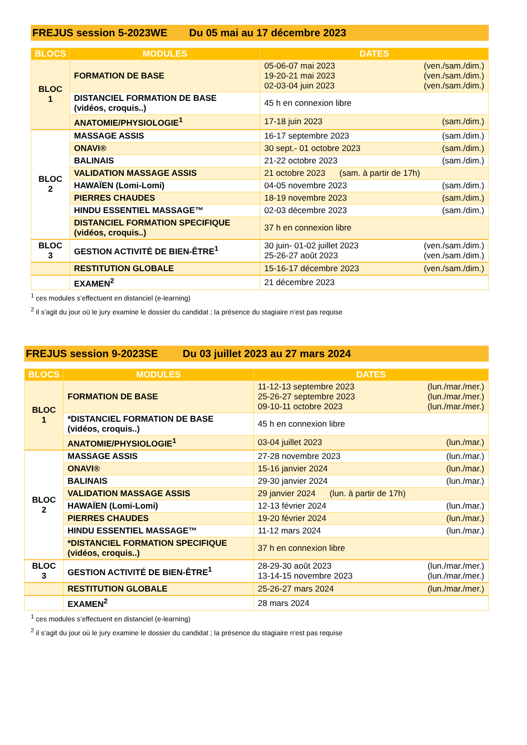FREJUS session 5-2023WE Du 05 mai au 17 décembre 2023
| BLOCS | MODULES | DATES |
| --- | --- | --- |
| BLOC 1 | FORMATION DE BASE | 05-06-07 mai 2023 (ven./sam./dim.) 19-20-21 mai 2023 (ven./sam./dim.) 02-03-04 juin 2023 (ven./sam./dim.) |
| | DISTANCIEL FORMATION DE BASE (vidéos, croquis..) | 45 h en connexion libre |
| | ANATOMIE/PHYSIOLOGIE<sup>1</sup> | 17-18 juin 2023 (sam./dim.) |
| BLOC 2 | MASSAGE ASSIS | 16-17 septembre 2023 (sam./dim.) |
| | ONAVI® | 30 sept.- 01 octobre 2023 (sam./dim.) |
| | BALINAIS | 21-22 octobre 2023 (sam./dim.) |
| | VALIDATION MASSAGE ASSIS | 21 octobre 2023 (sam. à partir de 17h) |
| | HAWAÏEN (Lomi-Lomi) | 04-05 novembre 2023 (sam./dim.) |
| | PIERRES CHAUDES | 18-19 novembre 2023 (sam./dim.) |
| | HINDU ESSENTIEL MASSAGE™ | 02-03 décembre 2023 (sam./dim.) |
| | DISTANCIEL FORMATION SPECIFIQUE (vidéos, croquis..) | 37 h en connexion libre |
| BLOC 3 | GESTION ACTIVITÉ DE BIEN-ÊTRE<sup>1</sup> | 30 juin- 01-02 juillet 2023 (ven./sam./dim.) 25-26-27 août 2023 (ven./sam./dim.) |
| | RESTITUTION GLOBALE | 15-16-17 décembre 2023 (ven./sam./dim.) |
| | EXAMEN<sup>2</sup> | 21 décembre 2023 |
<sup>1</sup> ces modules s’effectuent en distanciel (e-learning)
<sup>2</sup> il s’agit du jour où le jury examine le dossier du candidat ; la présence du stagiaire n’est pas requise
FREJUS session 9-2023SE Du 03 juillet 2023 au 27 mars 2024
| BLOCS | MODULES | DATES |
| --- | --- | --- |
| BLOC 1 | FORMATION DE BASE | 11-12-13 septembre 2023 (lun./mar./mer.) 25-26-27 septembre 2023 (lun./mar./mer.) 09-10-11 octobre 2023 (lun./mar./mer.) |
| | *DISTANCIEL FORMATION DE BASE (vidéos, croquis..) | 45 h en connexion libre |
| | ANATOMIE/PHYSIOLOGIE<sup>1</sup> | 03-04 juillet 2023 (lun./mar.) |
| BLOC 2 | MASSAGE ASSIS | 27-28 novembre 2023 (lun./mar.) |
| | ONAVI® | 15-16 janvier 2024 (lun./mar.) |
| | BALINAIS | 29-30 janvier 2024 (lun./mar.) |
| | VALIDATION MASSAGE ASSIS | 29 janvier 2024 (lun. à partir de 17h) |
| | HAWAÏEN (Lomi-Lomi) | 12-13 février 2024 (lun./mar.) |
| | PIERRES CHAUDES | 19-20 février 2024 (lun./mar.) |
| | HINDU ESSENTIEL MASSAGE™ | 11-12 mars 2024 (lun./mar.) |
| | *DISTANCIEL FORMATION SPECIFIQUE (vidéos, croquis..) | 37 h en connexion libre |
| BLOC 3 | GESTION ACTIVITÉ DE BIEN-ÊTRE<sup>1</sup> | 28-29-30 août 2023 (lun./mar./mer.) 13-14-15 novembre 2023 (lun./mar./mer.) |
| | RESTITUTION GLOBALE | 25-26-27 mars 2024 (lun./mar./mer.) |
| | EXAMEN<sup>2</sup> | 28 mars 2024 |
<sup>1</sup> ces modules s’effectuent en distanciel (e-learning)
<sup>2</sup> il s’agit du jour où le jury examine le dossier du candidat ; la présence du stagiaire n’est pas requise